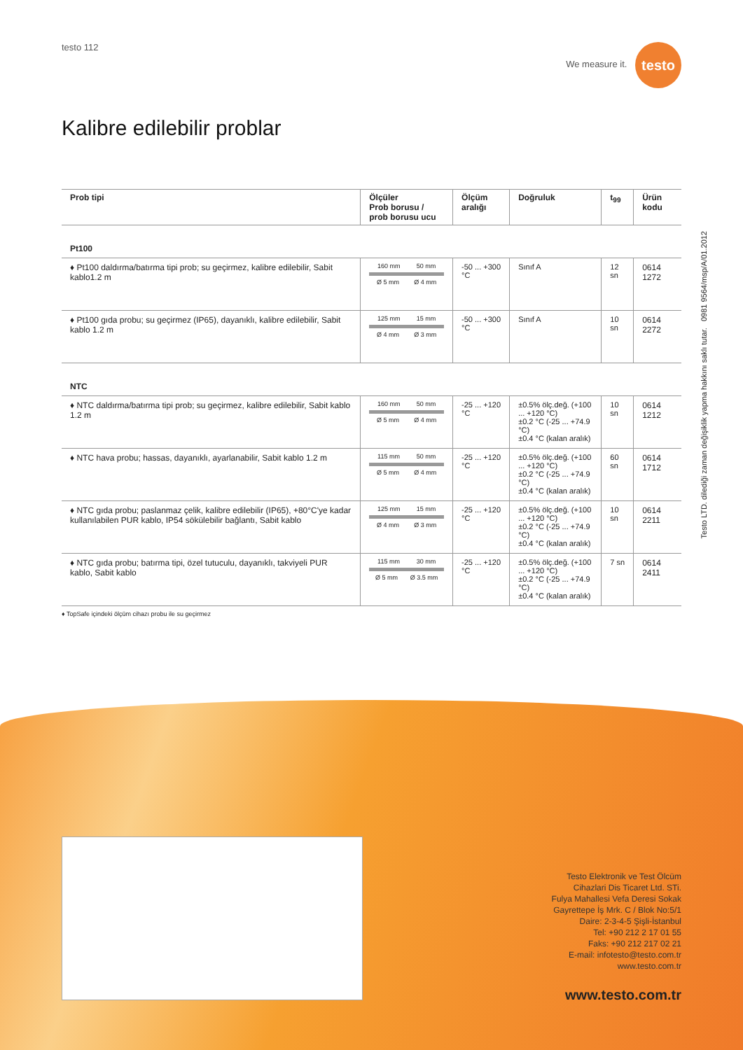testo 112 We measure it. testo
Kalibre edilebilir problar
| Prob tipi | Ölçüler Prob borusu / prob borusu ucu | Ölçüm aralığı | Doğruluk | t<sub>99</sub> | Ürün kodu |
| --- | --- | --- | --- | --- | --- |
| Pt100 | | | | | |
| ♦ Pt100 daldırma/batırma tipi prob; su geçirmez, kalibre edilebilir, Sabit kablo1.2 m | 160 mm 50 mm Ø 5 mm Ø 4 mm | -50 ... +300 °C | Sınıf A | 12 sn | 0614 1272 |
| ♦ Pt100 gıda probu; su geçirmez (IP65), dayanıklı, kalibre edilebilir, Sabit kablo 1.2 m | 125 mm 15 mm Ø 4 mm Ø 3 mm | -50 ... +300 °C | Sınıf A | 10 sn | 0614 2272 |
| NTC | | | | | |
| ♦ NTC daldırma/batırma tipi prob; su geçirmez, kalibre edilebilir, Sabit kablo 1.2 m | 160 mm 50 mm Ø 5 mm Ø 4 mm | -25 ... +120 °C | ±0.5% ölç.değ. (+100 ... +120 °C) ±0.2 °C (-25 ... +74.9 °C) ±0.4 °C (kalan aralık) | 10 sn | 0614 1212 |
| ♦ NTC hava probu; hassas, dayanıklı, ayarlanabilir, Sabit kablo 1.2 m | 115 mm 50 mm Ø 5 mm Ø 4 mm | -25 ... +120 °C | ±0.5% ölç.değ. (+100 ... +120 °C) ±0.2 °C (-25 ... +74.9 °C) ±0.4 °C (kalan aralık) | 60 sn | 0614 1712 |
| ♦ NTC gıda probu; paslanmaz çelik, kalibre edilebilir (IP65), +80°C'ye kadar kullanılabilen PUR kablo, IP54 sökülebilir bağlantı, Sabit kablo | 125 mm 15 mm Ø 4 mm Ø 3 mm | -25 ... +120 °C | ±0.5% ölç.değ. (+100 ... +120 °C) ±0.2 °C (-25 ... +74.9 °C) ±0.4 °C (kalan aralık) | 10 sn | 0614 2211 |
| ♦ NTC gıda probu; batırma tipi, özel tutuculu, dayanıklı, takviyeli PUR kablo, Sabit kablo | 115 mm 30 mm Ø 5 mm Ø 3.5 mm | -25 ... +120 °C | ±0.5% ölç.değ. (+100 ... +120 °C) ±0.2 °C (-25 ... +74.9 °C) ±0.4 °C (kalan aralık) | 7 sn | 0614 2411 |
♦ TopSafe içindeki ölçüm cihazı probu ile su geçirmez
Testo LTD. dilediği zaman değişiklik yapma hakkını saklı tutar. 0981 9564/msp/A/01.2012
Testo Elektronik ve Test Ölcüm
Cihazlari Dis Ticaret Ltd. STi.
Fulya Mahallesi Vefa Deresi Sokak
Gayrettepe İş Mrk. C / Blok No:5/1
Daire: 2-3-4-5 Şişli-İstanbul
Tel: +90 212 2 17 01 55
Faks: +90 212 217 02 21
E-mail: infotesto@testo.com.tr
www.testo.com.tr
www.testo.com.tr